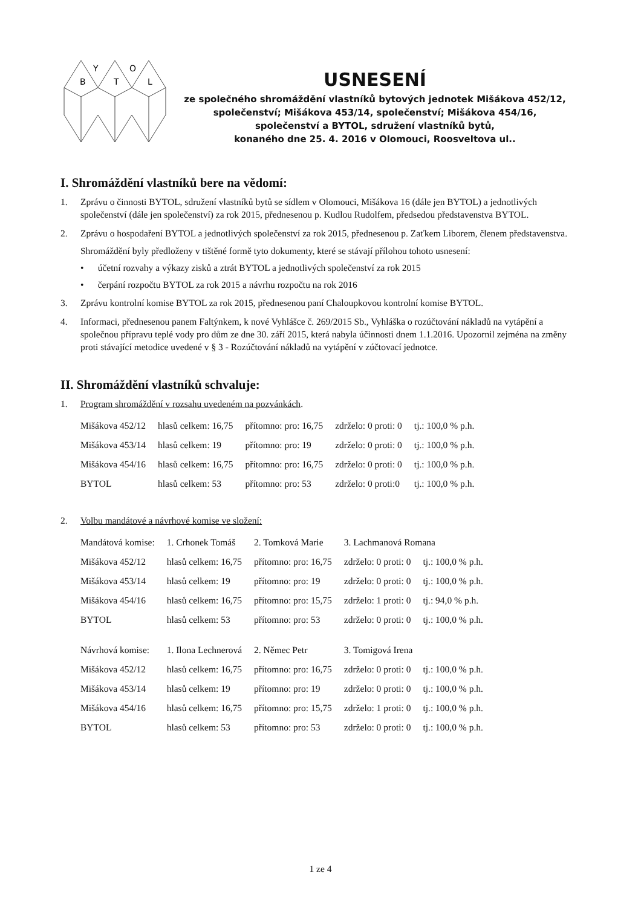B
Y
T
O
L
USNESENÍ
ze společného shromáždění vlastníků bytových jednotek Mišákova 452/12,
společenství; Mišákova 453/14, společenství; Mišákova 454/16,
společenství a BYTOL, sdružení vlastníků bytů,
konaného dne 25. 4. 2016 v Olomouci, Roosveltova ul..
I. Shromáždění vlastníků bere na vědomí:
1. Zprávu o činnosti BYTOL, sdružení vlastníků bytů se sídlem v Olomouci, Mišákova 16 (dále jen BYTOL) a jednotlivých společenství (dále jen společenství) za rok 2015, přednesenou p. Kudlou Rudolfem, předsedou představenstva BYTOL.
2. Zprávu o hospodaření BYTOL a jednotlivých společenství za rok 2015, přednesenou p. Zaťkem Liborem, členem představenstva.
Shromáždění byly předloženy v tištěné formě tyto dokumenty, které se stávají přílohou tohoto usnesení:
• účetní rozvahy a výkazy zisků a ztrát BYTOL a jednotlivých společenství za rok 2015
• čerpání rozpočtu BYTOL za rok 2015 a návrhu rozpočtu na rok 2016
3. Zprávu kontrolní komise BYTOL za rok 2015, přednesenou paní Chaloupkovou kontrolní komise BYTOL.
4. Informaci, přednesenou panem Faltýnkem, k nové Vyhlášce č. 269/2015 Sb., Vyhláška o rozúčtování nákladů na vytápění a společnou přípravu teplé vody pro dům ze dne 30. září 2015, která nabyla účinnosti dnem 1.1.2016. Upozornil zejména na změny proti stávající metodice uvedené v § 3 - Rozúčtování nákladů na vytápění v zúčtovací jednotce.
II. Shromáždění vlastníků schvaluje:
1. Program shromáždění v rozsahu uvedeném na pozvánkách.
| Mišákova 452/12 | hlasů celkem: 16,75 | přítomno: pro: 16,75 | zdrželo: 0 proti: 0 | tj.: 100,0 % p.h. |
| Mišákova 453/14 | hlasů celkem: 19 | přítomno: pro: 19 | zdrželo: 0 proti: 0 | tj.: 100,0 % p.h. |
| Mišákova 454/16 | hlasů celkem: 16,75 | přítomno: pro: 16,75 | zdrželo: 0 proti: 0 | tj.: 100,0 % p.h. |
| BYTOL | hlasů celkem: 53 | přítomno: pro: 53 | zdrželo: 0 proti:0 | tj.: 100,0 % p.h. |
2. Volbu mandátové a návrhové komise ve složení:
| Mandátová komise: | 1. Crhonek Tomáš | 2. Tomková Marie | 3. Lachmanová Romana | |
| Mišákova 452/12 | hlasů celkem: 16,75 | přítomno: pro: 16,75 | zdrželo: 0 proti: 0 | tj.: 100,0 % p.h. |
| Mišákova 453/14 | hlasů celkem: 19 | přítomno: pro: 19 | zdrželo: 0 proti: 0 | tj.: 100,0 % p.h. |
| Mišákova 454/16 | hlasů celkem: 16,75 | přítomno: pro: 15,75 | zdrželo: 1 proti: 0 | tj.: 94,0 % p.h. |
| BYTOL | hlasů celkem: 53 | přítomno: pro: 53 | zdrželo: 0 proti: 0 | tj.: 100,0 % p.h. |
| Návrhová komise: | 1. Ilona Lechnerová | 2. Němec Petr | 3. Tomigová Irena | |
| Mišákova 452/12 | hlasů celkem: 16,75 | přítomno: pro: 16,75 | zdrželo: 0 proti: 0 | tj.: 100,0 % p.h. |
| Mišákova 453/14 | hlasů celkem: 19 | přítomno: pro: 19 | zdrželo: 0 proti: 0 | tj.: 100,0 % p.h. |
| Mišákova 454/16 | hlasů celkem: 16,75 | přítomno: pro: 15,75 | zdrželo: 1 proti: 0 | tj.: 100,0 % p.h. |
| BYTOL | hlasů celkem: 53 | přítomno: pro: 53 | zdrželo: 0 proti: 0 | tj.: 100,0 % p.h. |
1 ze 4